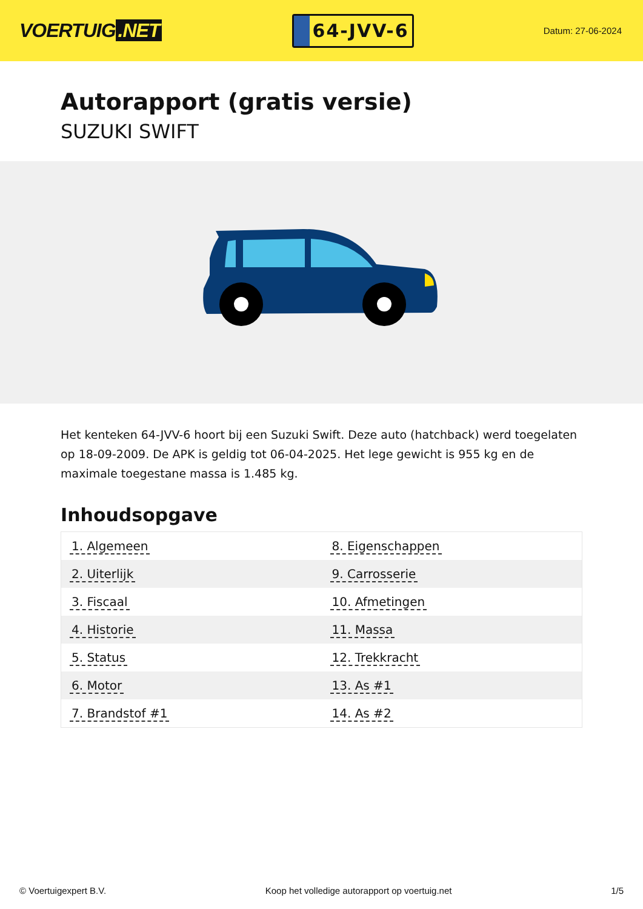VOERTUIG.NET
64-JVV-6
Datum: 27-06-2024
Autorapport (gratis versie)
SUZUKI SWIFT
Het kenteken 64-JVV-6 hoort bij een Suzuki Swift. Deze auto (hatchback) werd toegelaten op 18-09-2009. De APK is geldig tot 06-04-2025. Het lege gewicht is 955 kg en de maximale toegestane massa is 1.485 kg.
Inhoudsopgave
| 1. Algemeen | 8. Eigenschappen |
| 2. Uiterlijk | 9. Carrosserie |
| 3. Fiscaal | 10. Afmetingen |
| 4. Historie | 11. Massa |
| 5. Status | 12. Trekkracht |
| 6. Motor | 13. As #1 |
| 7. Brandstof #1 | 14. As #2 |
© Voertuigexpert B.V. Koop het volledige autorapport op voertuig.net 1/5